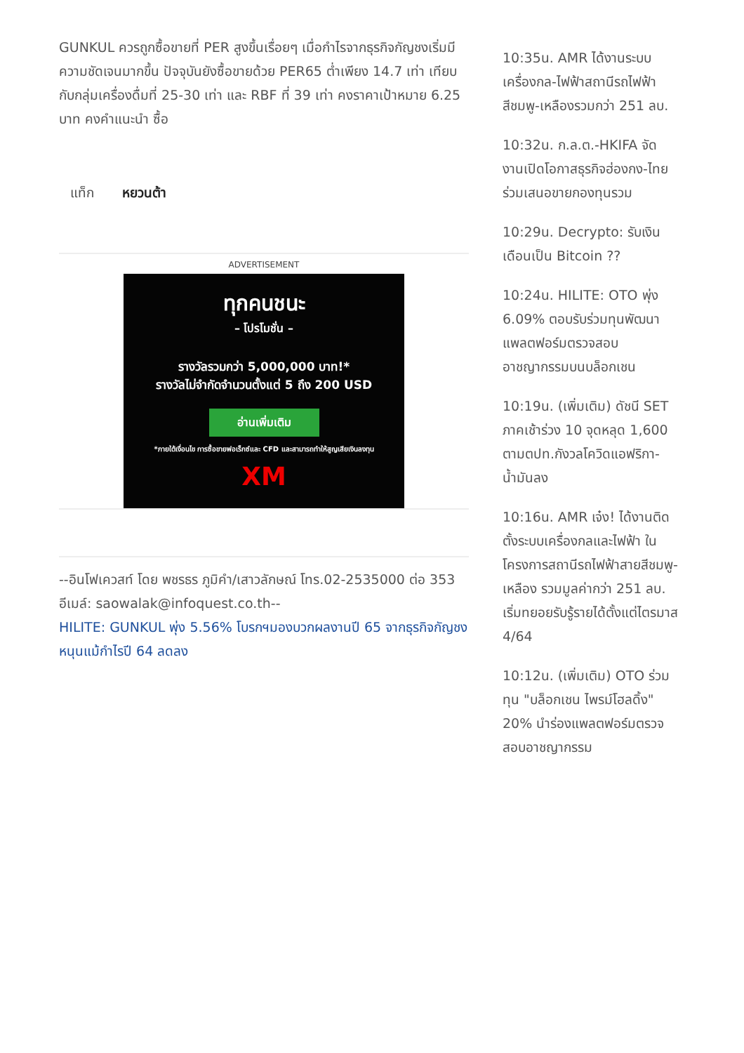GUNKUL ควรถูกซื้อขายที่ PER สูงขึ้นเรื่อยๆ เมื่อกำไรจากธุรกิจกัญชงเริ่มมีความชัดเจนมากขึ้น ปัจจุบันยังซื้อขายด้วย PER65 ต่ำเพียง 14.7 เท่า เทียบกับกลุ่มเครื่องดื่มที่ 25-30 เท่า และ RBF ที่ 39 เท่า คงราคาเป้าหมาย 6.25 บาท คงคำแนะนำ ซื้อ
แท็ก หยวนต้า
ADVERTISEMENT
ทุกคนชนะ
– โปรโมชั่น –
รางวัลรวมกว่า 5,000,000 บาท!*
รางวัลไม่จำกัดจำนวนตั้งแต่ 5 ถึง 200 USD
อ่านเพิ่มเติม
*ภายใต้เงื่อนไข การซื้อขายฟอเร็กซ์และ CFD และสามารถทำให้สูญเสียเงินลงทุน
XM
--อินโฟเควสท์ โดย พชรธร ภูมิคำ/เสาวลักษณ์ โทร.02-2535000 ต่อ 353 อีเมล์: saowalak@infoquest.co.th--
HILITE: GUNKUL พุ่ง 5.56% โบรกฯมองบวกผลงานปี 65 จากธุรกิจกัญชงหนุนแม้กำไรปี 64 ลดลง
10:35น. AMR ได้งานระบบเครื่องกล-ไฟฟ้าสถานีรถไฟฟ้าสีชมพู-เหลืองรวมกว่า 251 ลบ.
10:32น. ก.ล.ต.-HKIFA จัดงานเปิดโอกาสธุรกิจฮ่องกง-ไทยร่วมเสนอขายกองทุนรวม
10:29น. Decrypto: รับเงินเดือนเป็น Bitcoin ??
10:24น. HILITE: OTO พุ่ง 6.09% ตอบรับร่วมทุนพัฒนาแพลตฟอร์มตรวจสอบอาชญากรรมบนบล็อกเชน
10:19น. (เพิ่มเติม) ดัชนี SET ภาคเช้าร่วง 10 จุดหลุด 1,600 ตามตปท.กังวลโควิดแอฟริกา-น้ำมันลง
10:16น. AMR เจ๋ง! ได้งานติดตั้งระบบเครื่องกลและไฟฟ้า ในโครงการสถานีรถไฟฟ้าสายสีชมพู-เหลือง รวมมูลค่ากว่า 251 ลบ. เริ่มทยอยรับรู้รายได้ตั้งแต่ไตรมาส 4/64
10:12น. (เพิ่มเติม) OTO ร่วมทุน "บล็อกเชน ไพรม์โฮลดิ้ง" 20% นำร่องแพลตฟอร์มตรวจสอบอาชญากรรม